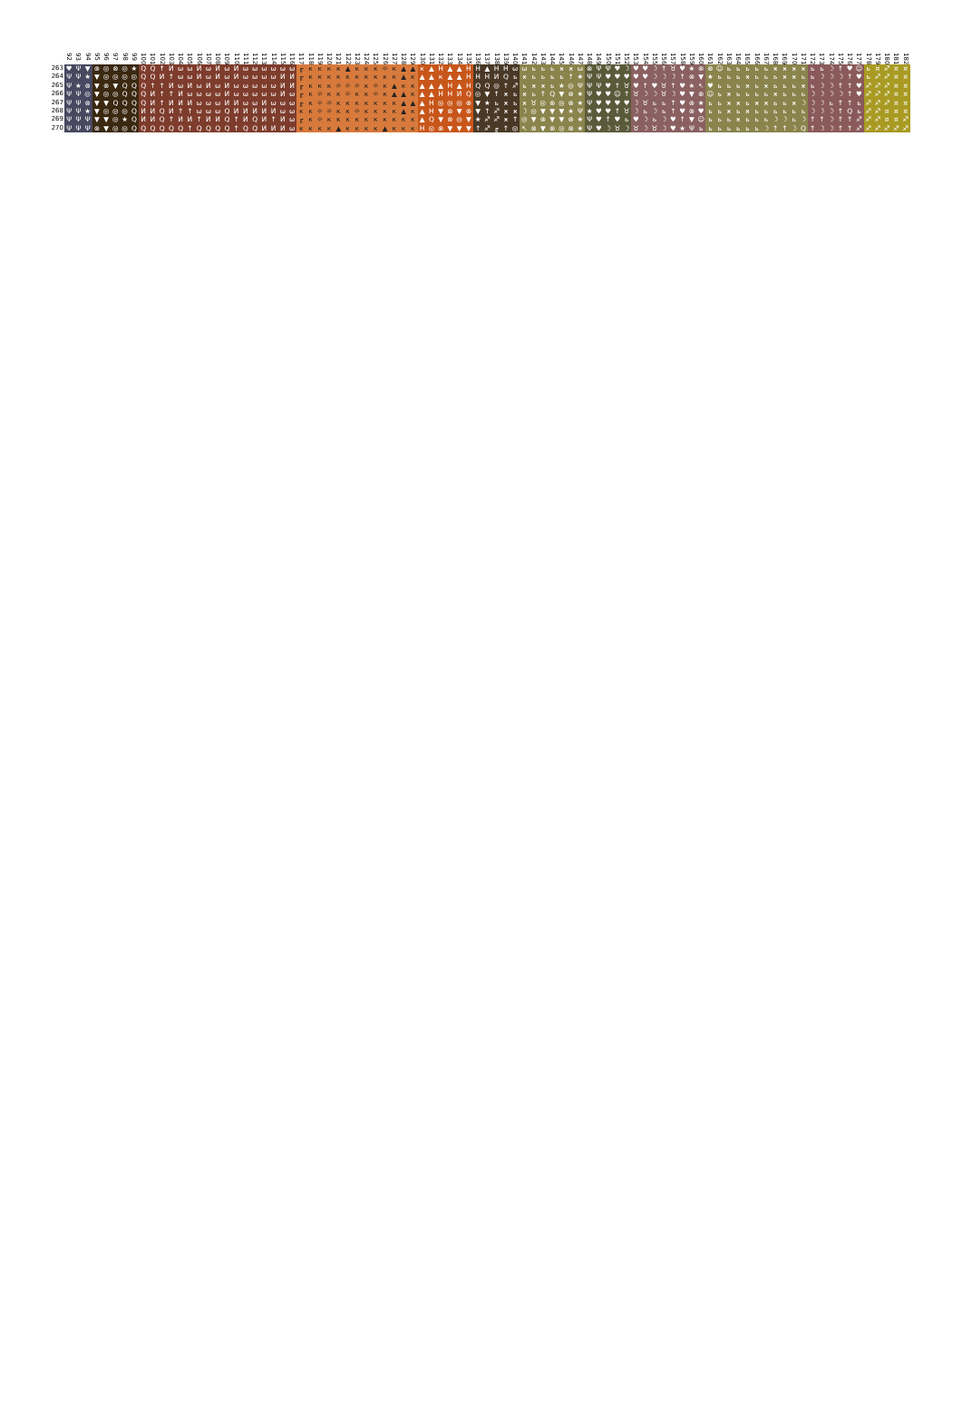| | 92 | 93 | 94 | 95 | 96 | 97 | 98 | 99 | 100 | 101 | 102 | 103 | 104 | 105 | 106 | 107 | 108 | 109 | 110 | 111 | 112 | 113 | 114 | 115 | 116 | 117 | 118 | 119 | 120 | 121 | 122 | 123 | 124 | 125 | 126 | 127 | 128 | 129 | 130 | 131 | 132 | 133 | 134 | 135 | 136 | 137 | 138 | 139 | 140 | 141 | 142 | 143 | 144 | 145 | 146 | 147 | 148 | 149 | 150 | 151 | 152 | 153 | 154 | 155 | 156 | 157 | 158 | 159 | 160 | 161 | 162 | 163 | 164 | 165 | 166 | 167 | 168 | 169 | 170 | 171 | 172 | 173 | 174 | 175 | 176 | 177 | 178 | 179 | 180 | 181 | 182 |
| --- | --- | --- | --- | --- | --- | --- | --- | --- | --- | --- | --- | --- | --- | --- | --- | --- | --- | --- | --- | --- | --- | --- | --- | --- | --- | --- | --- | --- | --- | --- | --- | --- | --- | --- | --- | --- | --- | --- | --- | --- | --- | --- | --- | --- | --- | --- | --- | --- | --- | --- | --- | --- | --- | --- | --- | --- | --- | --- | --- | --- | --- | --- | --- | --- | --- | --- | --- | --- | --- | --- | --- | --- | --- | --- | --- | --- | --- | --- | --- | --- | --- | --- | --- | --- | --- | --- | --- | --- | --- | --- | --- |
| 263 | ♥ | Ψ | ▼ | ⊗ | ◎ | ⊗ | ◎ | ★ | Q | Q | ↑ | И | ω | ω | И | ω | И | ω | И | ω | ω | ω | ω | ω | ω | ╓ | к | к | к | к | ▲ | к | к | к | ☼ | к | ▲ | ▲ | к | ▲ | Н | ▲ | ▲ | Н | Н | ▲ | Н | Н | ω | ω | ь | ь | ь | ӿ | ӿ | ω | ⊗ | Ψ | Ψ | ♥ | ☽ | ♥ | ♥ | ☽ | ↑ | ♉ | ♥ | ★ | ⊗ | ⊗ | ☺ | ь | ь | ь | ь | ь | ӿ | ӿ | ӿ | ӿ | ь | ь | ☽ | ↑ | ♥ | ☺ | ь | ¤ | ♐ | ¤ | ¤ |
| 264 | Ψ | Ψ | ★ | ▼ | ◎ | ◎ | ◎ | ◎ | Q | Q | И | ↑ | ω | ω | И | ω | И | ω | И | ω | ω | ω | ω | И | И | ╓ | к | к | к | к | к | к | к | к | к | к | ▲ | к | ▲ | ▲ | к | ▲ | ▲ | Н | Н | Н | И | Q | ь | ӿ | ь | ь | ь | ь | ↑ | ★ | Ψ | Ψ | ♥ | ♥ | ♥ | ♥ | ♥ | ☽ | ☽ | ☽ | ↑ | ⊗ | ▼ | ★ | ь | ь | ь | ӿ | ь | ь | ь | ӿ | ӿ | ь | ь | ☽ | ☽ | ☽ | ↑ | ♥ | ь | ♐ | ♐ | ¤ | ¤ |
| 265 | Ψ | ★ | ⊗ | ▼ | ⊗ | ▼ | Q | Q | Q | ↑ | ↑ | И | ω | И | ω | И | ω | И | ω | ω | ω | ω | ω | И | И | ╓ | к | к | к | ☼ | ☼ | ☼ | к | ☼ | к | ▲ | к | к | ▲ | ▲ | ▲ | Н | ▲ | Н | Q | Q | ◎ | ↑ | ♐ | ь | ӿ | ӿ | ь | ★ | ◎ | Ψ | Ψ | Ψ | ♥ | ↑ | ♉ | ♥ | ↑ | ♥ | ♉ | ↑ | ♥ | ★ | ↖ | ♥ | ь | ь | ь | ӿ | ь | ӿ | ь | ь | ь | ӿ | ь | ☽ | ☽ | ↑ | ↑ | ♥ | ♐ | ♐ | ♐ | ¤ | ¤ |
| 266 | Ψ | Ψ | ◎ | ▼ | ◎ | ◎ | Q | Q | Q | И | ↑ | ↑ | И | ω | ω | ω | ω | И | ω | ω | ω | ω | ω | И | ω | ╓ | к | ☼ | к | к | ☼ | к | к | ☼ | к | ▲ | ▲ | к | ▲ | ▲ | Н | Н | И | Q | ◎ | ▼ | ↑ | ӿ | ь | ӿ | ь | ↑ | Q | ▼ | ⊗ | ★ | Ψ | ♥ | ♥ | ☺ | ↑ | ♉ | ☽ | ☽ | ♉ | ☽ | ♥ | ▼ | ⊗ | ☺ | ь | ӿ | ь | ь | ь | ь | ӿ | ь | ь | ь | ☽ | ☽ | ☽ | ☽ | ↑ | ♥ | ♐ | ♐ | ♐ | ¤ | ¤ |
| 267 | Ψ | Ψ | ⊗ | ▼ | ▼ | Q | Q | Q | Q | И | ↑ | И | И | И | ω | ω | ω | И | И | ω | ω | И | ω | ω | ω | ╓ | к | ☼ | ☼ | к | к | к | к | к | к | к | ▲ | ▲ | ▲ | Н | ◎ | ◎ | ◎ | ⊗ | ▼ | ★ | ь | ӿ | ь | ӿ | ♉ | ◎ | ⊗ | ◎ | ⊗ | ★ | Ψ | ♥ | ♥ | ♥ | ♥ | ☽ | ♉ | ь | ь | ↑ | ♥ | ⊗ | ★ | ь | ь | ӿ | ӿ | ь | ӿ | ӿ | ь | ь | ӿ | ☽ | ☽ | ☽ | ь | ↑ | ↑ | ь | ♐ | ♐ | ♐ | ¤ | ¤ |
| 268 | Ψ | Ψ | ★ | ▼ | ◎ | ◎ | ◎ | Q | И | И | Q | И | ↑ | ↑ | ω | ω | ω | Q | И | И | И | И | И | ω | ω | к | к | ☼ | ☼ | к | к | ☼ | к | к | к | к | ▲ | к | ▲ | Н | ▼ | ⊗ | ▼ | ⊗ | ▼ | ↑ | ♐ | ӿ | ӿ | ☽ | ◎ | ▼ | ▼ | ▼ | ★ | Ψ | ★ | ♥ | ♥ | ↑ | ♉ | ☽ | ь | ☽ | ь | ↑ | ♥ | ⊗ | ♥ | ь | ь | ӿ | ь | ӿ | ь | ь | ь | ь | ь | ь | ☽ | ☽ | ☽ | ↑ | Q | ь | ♐ | ♐ | ¤ | ¤ | ¤ |
| 269 | Ψ | Ψ | Ψ | ▼ | ▼ | ◎ | ★ | Q | И | И | Q | ↑ | И | И | ↑ | И | И | Q | ↑ | И | Q | И | ↑ | И | ω | ╓ | к | ☼ | к | к | к | к | к | к | к | к | к | к | ▲ | Q | ▼ | ⊗ | ◎ | ▼ | ★ | ♐ | ♐ | ӿ | ↑ | ◎ | ▼ | ⊗ | ▼ | ▼ | ⊗ | ★ | Ψ | ♥ | ↑ | ♥ | ь | ♥ | ☽ | ь | ☽ | ♥ | ↑ | ▼ | ☺ | ь | ь | ь | ӿ | ь | ь | ь | ☽ | ☽ | ь | ☽ | ↑ | ↑ | ☽ | ↑ | ↑ | ♐ | ♐ | ♐ | ¤ | ¤ | ♐ |
| 270 | Ψ | Ψ | Ψ | ⊗ | ▼ | ◎ | ◎ | Q | Q | Q | Q | Q | Q | ↑ | Q | Q | Q | Q | ↑ | Q | Q | И | И | И | ω | к | к | к | к | ▲ | к | к | к | к | ▲ | к | к | к | Н | ◎ | ⊗ | ▼ | ▼ | ▼ | ↑ | ♐ | ╓ | ↑ | ◎ | ↖ | ⊗ | ▼ | ⊗ | ◎ | ⊗ | ★ | Ψ | ♥ | ☽ | ♉ | ☽ | ♉ | ☽ | ♉ | ☽ | ♥ | ★ | Ψ | ь | ь | ь | ь | ь | ь | ь | ☽ | ↑ | ↑ | ☽ | Q | ↑ | ☽ | ☽ | ↑ | ↑ | ♐ | ♐ | ♐ | ♐ | ♐ | ♐ |